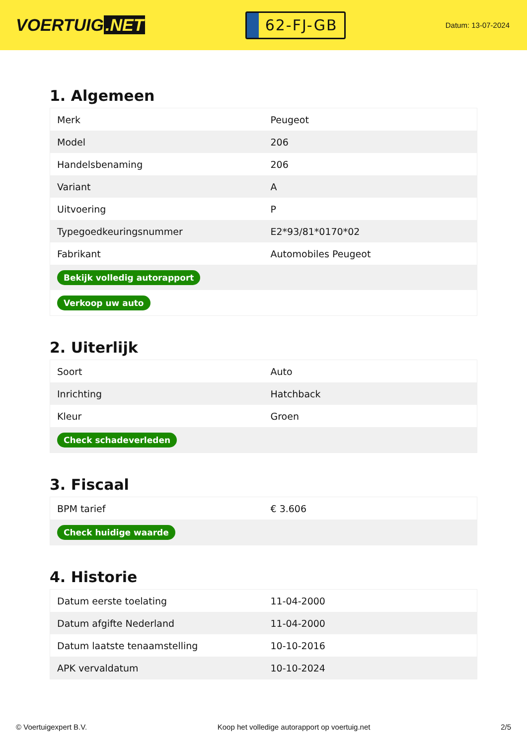VOERTUIG.NET
62-FJ-GB
Datum: 13-07-2024
1. Algemeen
| Merk | Peugeot |
| Model | 206 |
| Handelsbenaming | 206 |
| Variant | A |
| Uitvoering | P |
| Typegoedkeuringsnummer | E2*93/81*0170*02 |
| Fabrikant | Automobiles Peugeot |
| Bekijk volledig autorapport | |
| Verkoop uw auto | |
2. Uiterlijk
| Soort | Auto |
| Inrichting | Hatchback |
| Kleur | Groen |
| Check schadeverleden | |
3. Fiscaal
| BPM tarief | € 3.606 |
| Check huidige waarde | |
4. Historie
| Datum eerste toelating | 11-04-2000 |
| Datum afgifte Nederland | 11-04-2000 |
| Datum laatste tenaamstelling | 10-10-2016 |
| APK vervaldatum | 10-10-2024 |
© Voertuigexpert B.V. Koop het volledige autorapport op voertuig.net 2/5